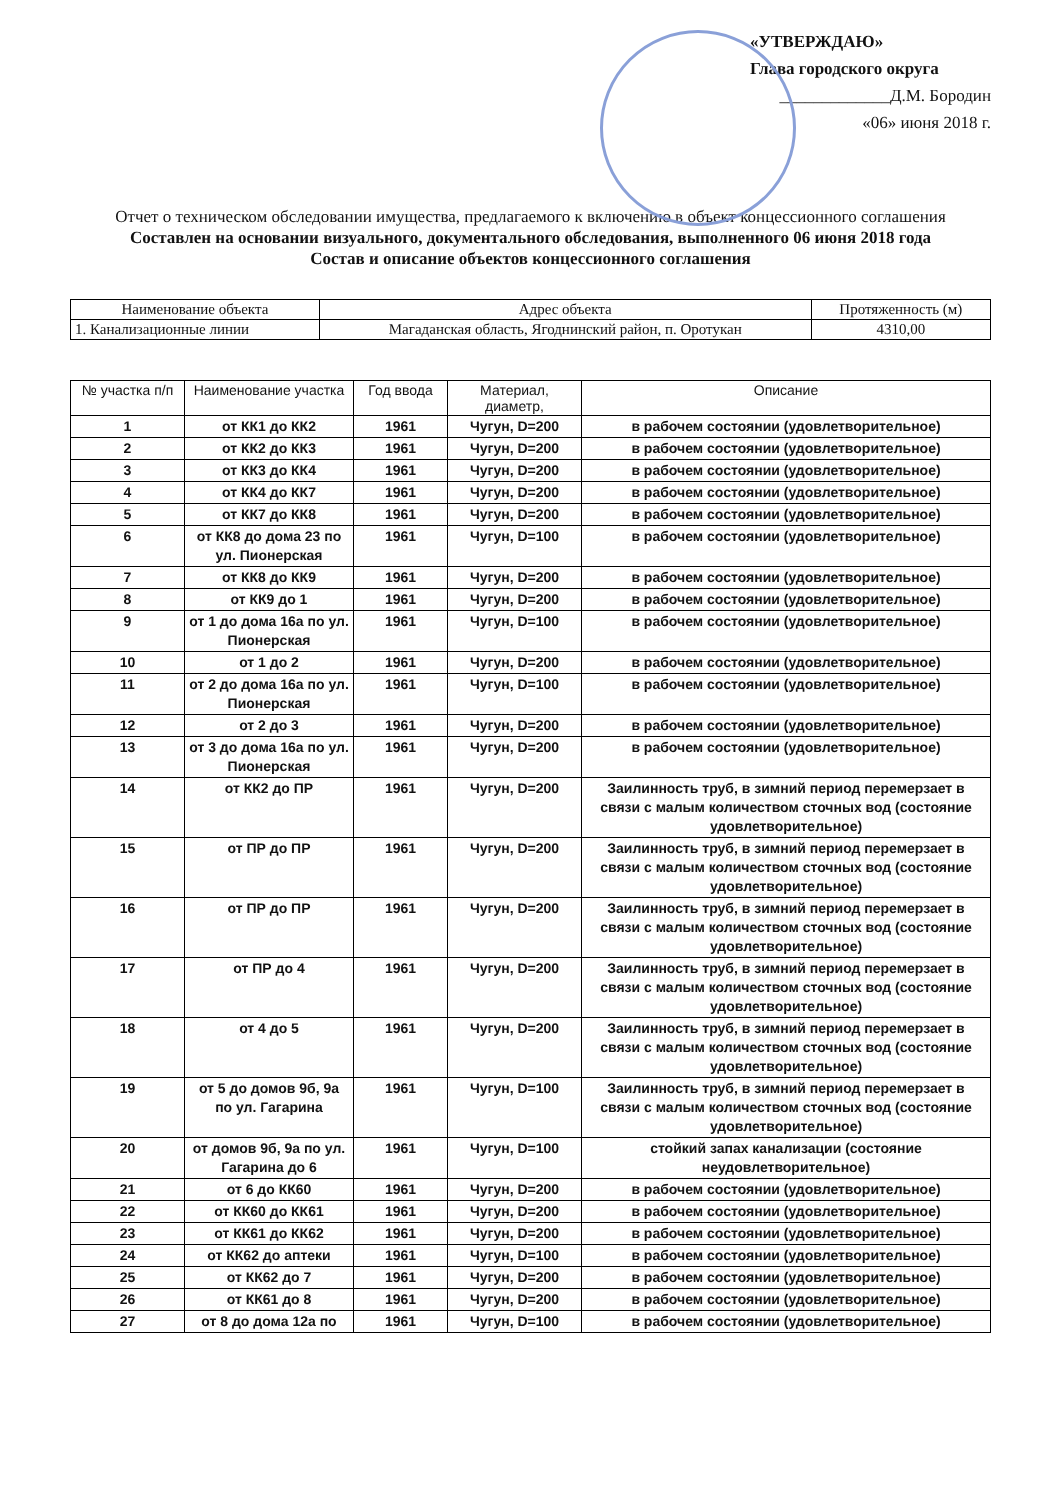«УТВЕРЖДАЮ»
Глава городского округа
_____________Д.М. Бородин
«06» июня 2018 г.
Отчет о техническом обследовании имущества, предлагаемого к включению в объект концессионного соглашения
Составлен на основании визуального, документального обследования, выполненного 06 июня 2018 года
Состав и описание объектов концессионного соглашения
| Наименование объекта | Адрес объекта | Протяженность (м) |
| --- | --- | --- |
| 1. Канализационные линии | Магаданская область, Ягоднинский район, п. Оротукан | 4310,00 |
| № участка п/п | Наименование участка | Год ввода | Материал, диаметр, | Описание |
| --- | --- | --- | --- | --- |
| 1 | от КК1 до КК2 | 1961 | Чугун, D=200 | в рабочем состоянии (удовлетворительное) |
| 2 | от КК2 до КК3 | 1961 | Чугун, D=200 | в рабочем состоянии (удовлетворительное) |
| 3 | от КК3 до КК4 | 1961 | Чугун, D=200 | в рабочем состоянии (удовлетворительное) |
| 4 | от КК4 до КК7 | 1961 | Чугун, D=200 | в рабочем состоянии (удовлетворительное) |
| 5 | от КК7 до КК8 | 1961 | Чугун, D=200 | в рабочем состоянии (удовлетворительное) |
| 6 | от КК8 до дома 23 по ул. Пионерская | 1961 | Чугун, D=100 | в рабочем состоянии (удовлетворительное) |
| 7 | от КК8 до КК9 | 1961 | Чугун, D=200 | в рабочем состоянии (удовлетворительное) |
| 8 | от КК9 до 1 | 1961 | Чугун, D=200 | в рабочем состоянии (удовлетворительное) |
| 9 | от 1 до дома 16а по ул. Пионерская | 1961 | Чугун, D=100 | в рабочем состоянии (удовлетворительное) |
| 10 | от 1 до 2 | 1961 | Чугун, D=200 | в рабочем состоянии (удовлетворительное) |
| 11 | от 2 до дома 16а по ул. Пионерская | 1961 | Чугун, D=100 | в рабочем состоянии (удовлетворительное) |
| 12 | от 2 до 3 | 1961 | Чугун, D=200 | в рабочем состоянии (удовлетворительное) |
| 13 | от 3 до дома 16а по ул. Пионерская | 1961 | Чугун, D=200 | в рабочем состоянии (удовлетворительное) |
| 14 | от КК2 до ПР | 1961 | Чугун, D=200 | Заилинность труб, в зимний период перемерзает в связи с малым количеством сточных вод (состояние удовлетворительное) |
| 15 | от ПР до ПР | 1961 | Чугун, D=200 | Заилинность труб, в зимний период перемерзает в связи с малым количеством сточных вод (состояние удовлетворительное) |
| 16 | от ПР до ПР | 1961 | Чугун, D=200 | Заилинность труб, в зимний период перемерзает в связи с малым количеством сточных вод (состояние удовлетворительное) |
| 17 | от ПР до 4 | 1961 | Чугун, D=200 | Заилинность труб, в зимний период перемерзает в связи с малым количеством сточных вод (состояние удовлетворительное) |
| 18 | от 4 до 5 | 1961 | Чугун, D=200 | Заилинность труб, в зимний период перемерзает в связи с малым количеством сточных вод (состояние удовлетворительное) |
| 19 | от 5 до домов 9б, 9а по ул. Гагарина | 1961 | Чугун, D=100 | Заилинность труб, в зимний период перемерзает в связи с малым количеством сточных вод (состояние удовлетворительное) |
| 20 | от домов 9б, 9а по ул. Гагарина до 6 | 1961 | Чугун, D=100 | стойкий запах канализации (состояние неудовлетворительное) |
| 21 | от 6 до КК60 | 1961 | Чугун, D=200 | в рабочем состоянии (удовлетворительное) |
| 22 | от КК60 до КК61 | 1961 | Чугун, D=200 | в рабочем состоянии (удовлетворительное) |
| 23 | от КК61 до КК62 | 1961 | Чугун, D=200 | в рабочем состоянии (удовлетворительное) |
| 24 | от КК62 до аптеки | 1961 | Чугун, D=100 | в рабочем состоянии (удовлетворительное) |
| 25 | от КК62 до 7 | 1961 | Чугун, D=200 | в рабочем состоянии (удовлетворительное) |
| 26 | от КК61 до 8 | 1961 | Чугун, D=200 | в рабочем состоянии (удовлетворительное) |
| 27 | от 8 до дома 12а по | 1961 | Чугун, D=100 | в рабочем состоянии (удовлетворительное) |